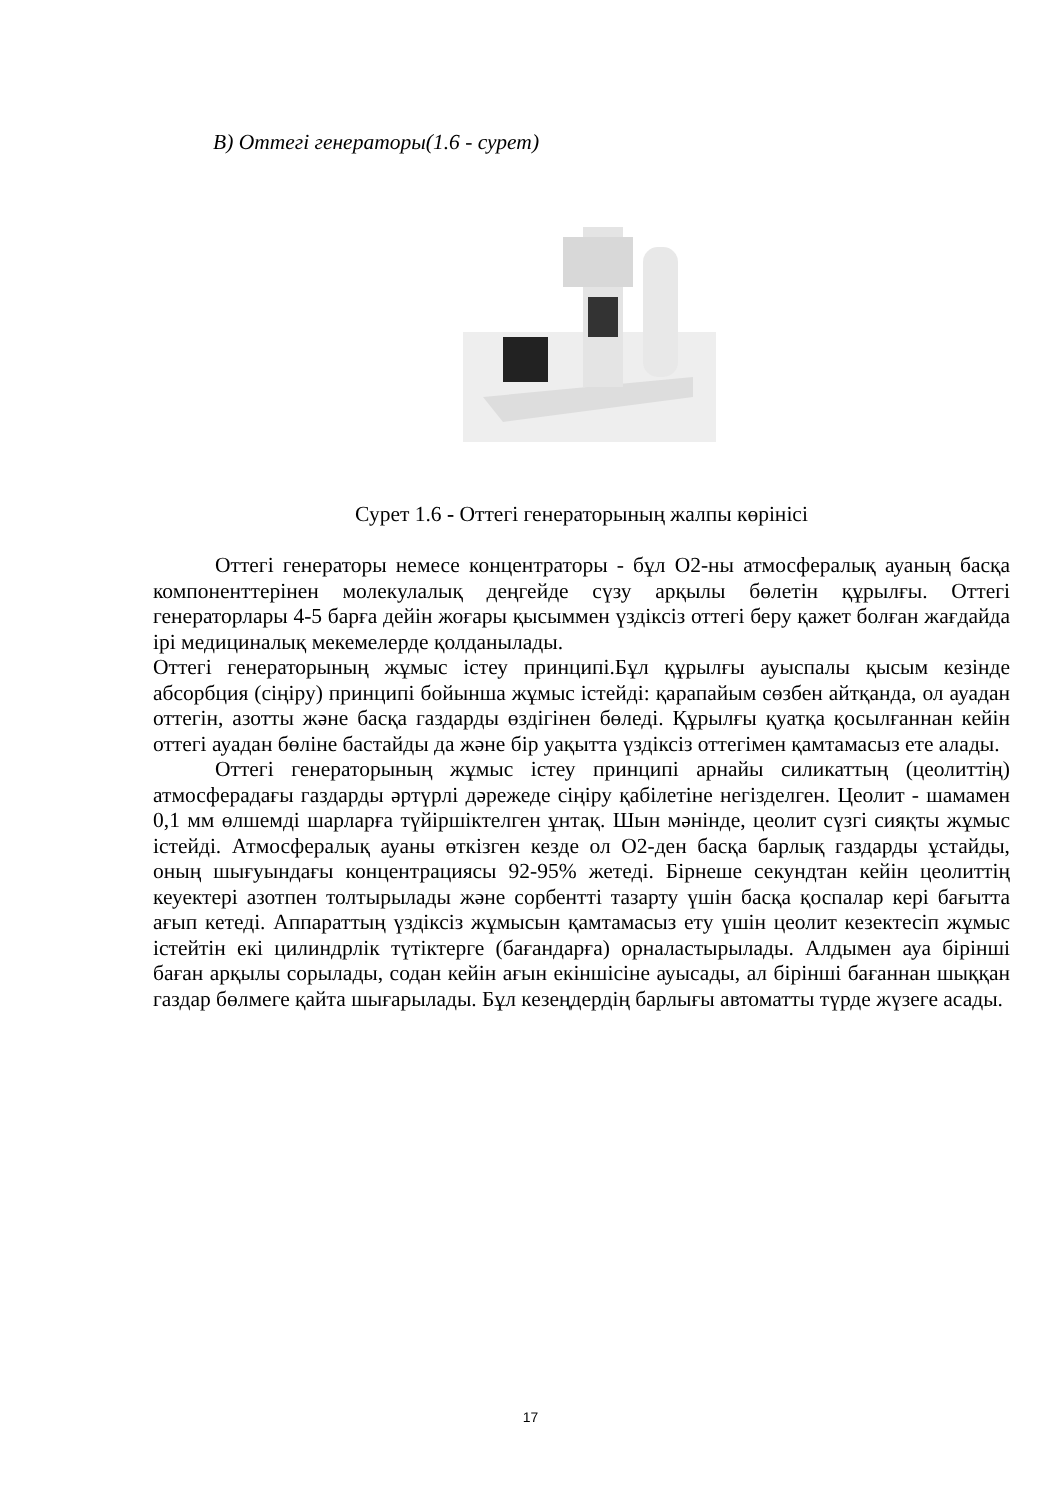В) Оттегі генераторы(1.6 - сурет)
Сурет 1.6 - Оттегі генераторының жалпы көрінісі
Оттегі генераторы немесе концентраторы - бұл О2-ны атмосфералық ауаның басқа компоненттерінен молекулалық деңгейде сүзу арқылы бөлетін құрылғы. Оттегі генераторлары 4-5 барға дейін жоғары қысыммен үздіксіз оттегі беру қажет болған жағдайда ірі медициналық мекемелерде қолданылады.
Оттегі генераторының жұмыс істеу принципі.Бұл құрылғы ауыспалы қысым кезінде абсорбция (сіңіру) принципі бойынша жұмыс істейді: қарапайым сөзбен айтқанда, ол ауадан оттегін, азотты және басқа газдарды өздігінен бөледі. Құрылғы қуатқа қосылғаннан кейін оттегі ауадан бөліне бастайды да және бір уақытта үздіксіз оттегімен қамтамасыз ете алады.
Оттегі генераторының жұмыс істеу принципі арнайы силикаттың (цеолиттің) атмосферадағы газдарды әртүрлі дәрежеде сіңіру қабілетіне негізделген. Цеолит - шамамен 0,1 мм өлшемді шарларға түйіршіктелген ұнтақ. Шын мәнінде, цеолит сүзгі сияқты жұмыс істейді. Атмосфералық ауаны өткізген кезде ол О2-ден басқа барлық газдарды ұстайды, оның шығуындағы концентрациясы 92-95% жетеді. Бірнеше секундтан кейін цеолиттің кеуектері азотпен толтырылады және сорбентті тазарту үшін басқа қоспалар кері бағытта ағып кетеді. Аппараттың үздіксіз жұмысын қамтамасыз ету үшін цеолит кезектесіп жұмыс істейтін екі цилиндрлік түтіктерге (бағандарға) орналастырылады. Алдымен ауа бірінші баған арқылы сорылады, содан кейін ағын екіншісіне ауысады, ал бірінші бағаннан шыққан газдар бөлмеге қайта шығарылады. Бұл кезеңдердің барлығы автоматты түрде жүзеге асады.
17